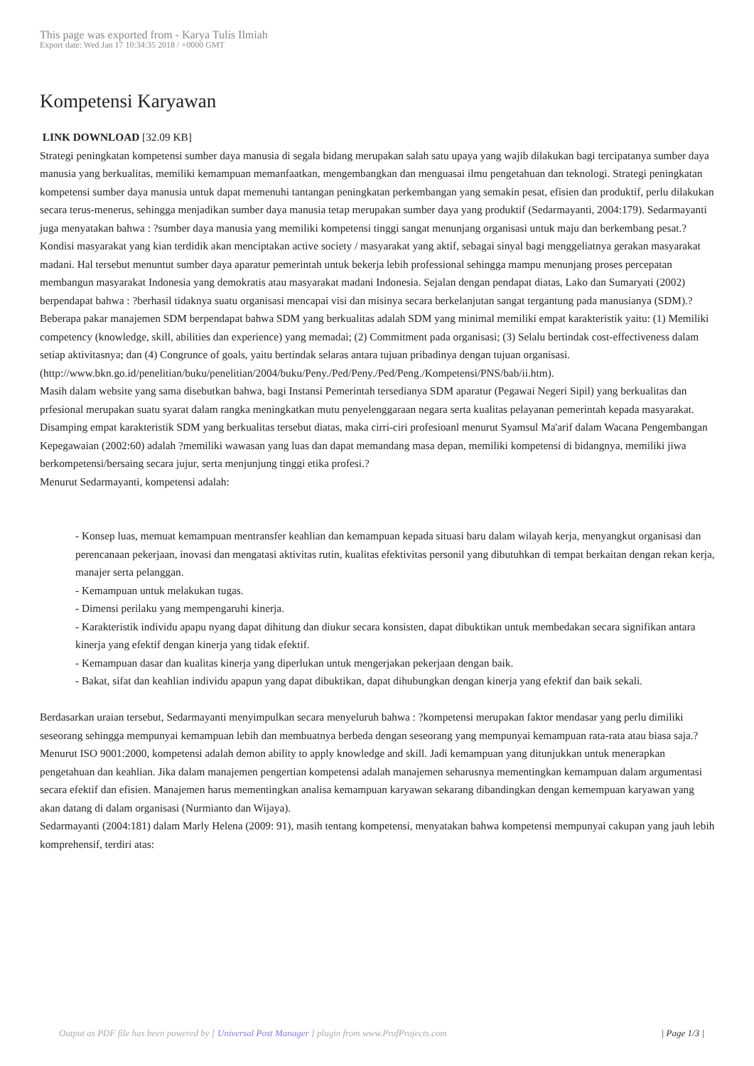This page was exported from - Karya Tulis Ilmiah
Export date: Wed Jan 17 10:34:35 2018 / +0000 GMT
Kompetensi Karyawan
LINK DOWNLOAD [32.09 KB]
Strategi peningkatan kompetensi sumber daya manusia di segala bidang merupakan salah satu upaya yang wajib dilakukan bagi tercipatanya sumber daya manusia yang berkualitas, memiliki kemampuan memanfaatkan, mengembangkan dan menguasai ilmu pengetahuan dan teknologi. Strategi peningkatan kompetensi sumber daya manusia untuk dapat memenuhi tantangan peningkatan perkembangan yang semakin pesat, efisien dan produktif, perlu dilakukan secara terus-menerus, sehingga menjadikan sumber daya manusia tetap merupakan sumber daya yang produktif (Sedarmayanti, 2004:179). Sedarmayanti juga menyatakan bahwa : ?sumber daya manusia yang memiliki kompetensi tinggi sangat menunjang organisasi untuk maju dan berkembang pesat.?
Kondisi masyarakat yang kian terdidik akan menciptakan active society / masyarakat yang aktif, sebagai sinyal bagi menggeliatnya gerakan masyarakat madani. Hal tersebut menuntut sumber daya aparatur pemerintah untuk bekerja lebih professional sehingga mampu menunjang proses percepatan membangun masyarakat Indonesia yang demokratis atau masyarakat madani Indonesia. Sejalan dengan pendapat diatas, Lako dan Sumaryati (2002) berpendapat bahwa : ?berhasil tidaknya suatu organisasi mencapai visi dan misinya secara berkelanjutan sangat tergantung pada manusianya (SDM).?
Beberapa pakar manajemen SDM berpendapat bahwa SDM yang berkualitas adalah SDM yang minimal memiliki empat karakteristik yaitu: (1) Memiliki competency (knowledge, skill, abilities dan experience) yang memadai; (2) Commitment pada organisasi; (3) Selalu bertindak cost-effectiveness dalam setiap aktivitasnya; dan (4) Congrunce of goals, yaitu bertindak selaras antara tujuan pribadinya dengan tujuan organisasi.(http://www.bkn.go.id/penelitian/buku/penelitian/2004/buku/Peny./Ped/Peny./Ped/Peng./Kompetensi/PNS/bab/ii.htm).
Masih dalam website yang sama disebutkan bahwa, bagi Instansi Pemerintah tersedianya SDM aparatur (Pegawai Negeri Sipil) yang berkualitas dan prfesional merupakan suatu syarat dalam rangka meningkatkan mutu penyelenggaraan negara serta kualitas pelayanan pemerintah kepada masyarakat. Disamping empat karakteristik SDM yang berkualitas tersebut diatas, maka cirri-ciri profesioanl menurut Syamsul Ma'arif dalam Wacana Pengembangan Kepegawaian (2002:60) adalah ?memiliki wawasan yang luas dan dapat memandang masa depan, memiliki kompetensi di bidangnya, memiliki jiwa berkompetensi/bersaing secara jujur, serta menjunjung tinggi etika profesi.?
Menurut Sedarmayanti, kompetensi adalah:
- Konsep luas, memuat kemampuan mentransfer keahlian dan kemampuan kepada situasi baru dalam wilayah kerja, menyangkut organisasi dan perencanaan pekerjaan, inovasi dan mengatasi aktivitas rutin, kualitas efektivitas personil yang dibutuhkan di tempat berkaitan dengan rekan kerja, manajer serta pelanggan.
- Kemampuan untuk melakukan tugas.
- Dimensi perilaku yang mempengaruhi kinerja.
- Karakteristik individu apapu nyang dapat dihitung dan diukur secara konsisten, dapat dibuktikan untuk membedakan secara signifikan antara kinerja yang efektif dengan kinerja yang tidak efektif.
- Kemampuan dasar dan kualitas kinerja yang diperlukan untuk mengerjakan pekerjaan dengan baik.
- Bakat, sifat dan keahlian individu apapun yang dapat dibuktikan, dapat dihubungkan dengan kinerja yang efektif dan baik sekali.
Berdasarkan uraian tersebut, Sedarmayanti menyimpulkan secara menyeluruh bahwa : ?kompetensi merupakan faktor mendasar yang perlu dimiliki seseorang sehingga mempunyai kemampuan lebih dan membuatnya berbeda dengan seseorang yang mempunyai kemampuan rata-rata atau biasa saja.?
Menurut ISO 9001:2000, kompetensi adalah demon ability to apply knowledge and skill. Jadi kemampuan yang ditunjukkan untuk menerapkan pengetahuan dan keahlian. Jika dalam manajemen pengertian kompetensi adalah manajemen seharusnya mementingkan kemampuan dalam argumentasi secara efektif dan efisien. Manajemen harus mementingkan analisa kemampuan karyawan sekarang dibandingkan dengan kemempuan karyawan yang akan datang di dalam organisasi (Nurmianto dan Wijaya).
Sedarmayanti (2004:181) dalam Marly Helena (2009: 91), masih tentang kompetensi, menyatakan bahwa kompetensi mempunyai cakupan yang jauh lebih komprehensif, terdiri atas:
Output as PDF file has been powered by [ Universal Post Manager ] plugin from www.ProfProjects.com
| Page 1/3 |